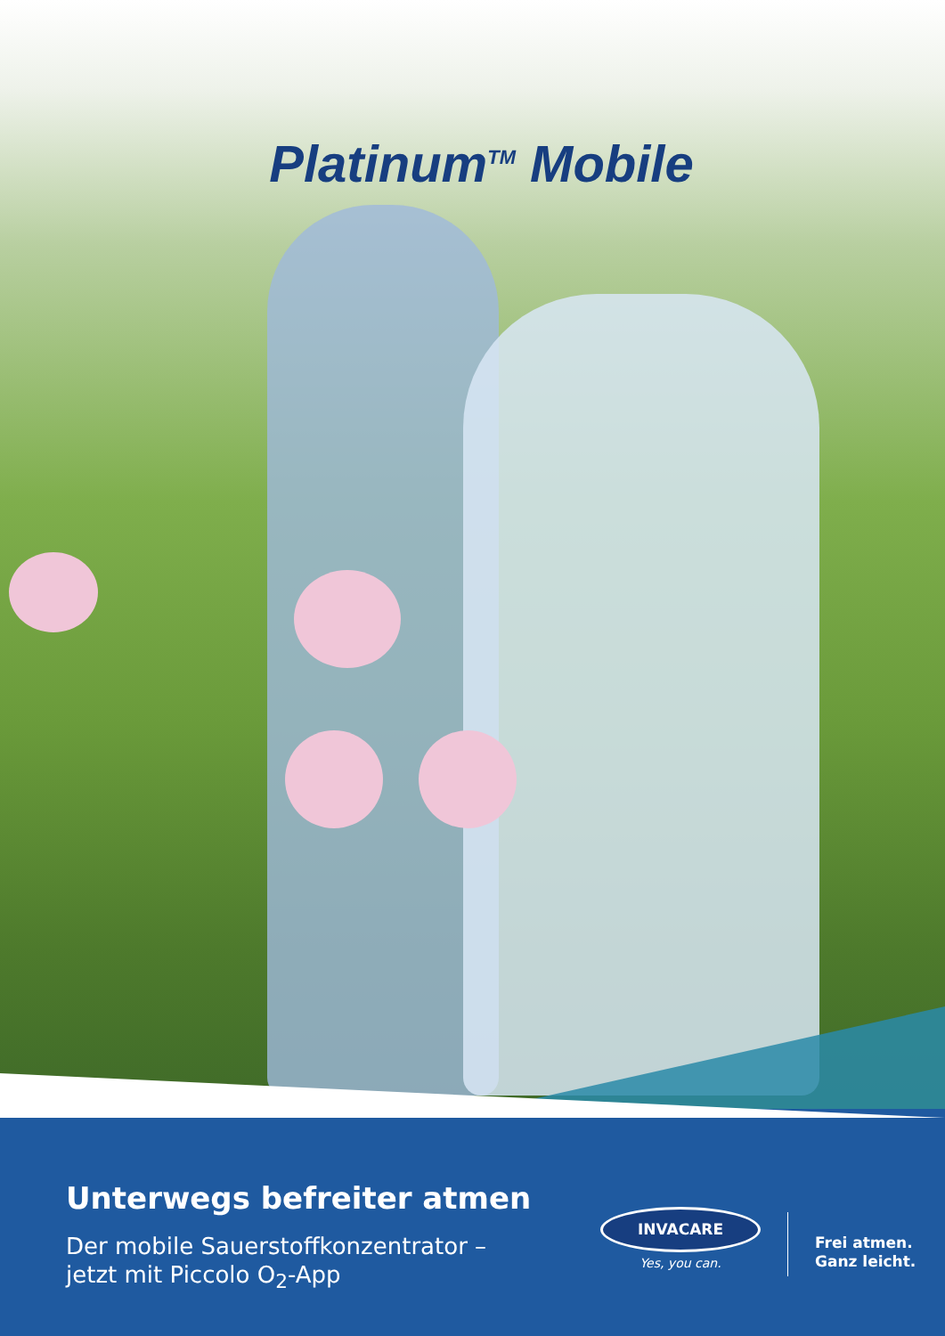Platinum<sup>TM</sup> Mobile
Unterwegs befreiter atmen
Der mobile Sauerstoffkonzentrator –
jetzt mit Piccolo O<sub>2</sub>-App
INVACARE
Yes, you can.
Frei atmen.
Ganz leicht.